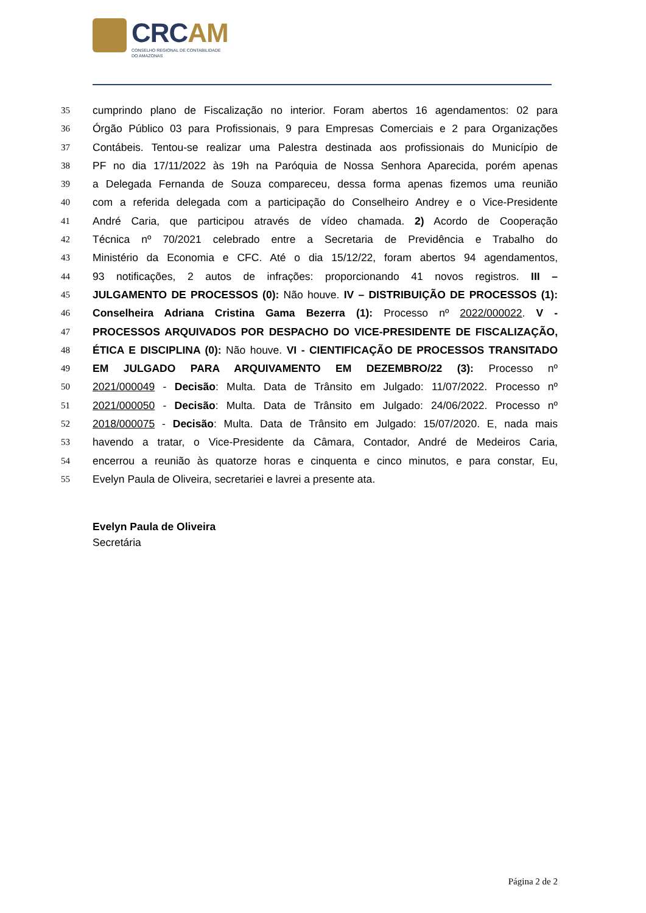CRCAM
CONSELHO REGIONAL DE CONTABILIDADE
DO AMAZONAS
35 cumprindo plano de Fiscalização no interior. Foram abertos 16 agendamentos: 02 para
36 Órgão Público 03 para Profissionais, 9 para Empresas Comerciais e 2 para Organizações
37 Contábeis. Tentou-se realizar uma Palestra destinada aos profissionais do Município de
38 PF no dia 17/11/2022 às 19h na Paróquia de Nossa Senhora Aparecida, porém apenas
39 a Delegada Fernanda de Souza compareceu, dessa forma apenas fizemos uma reunião
40 com a referida delegada com a participação do Conselheiro Andrey e o Vice-Presidente
41 André Caria, que participou através de vídeo chamada. 2) Acordo de Cooperação
42 Técnica nº 70/2021 celebrado entre a Secretaria de Previdência e Trabalho do
43 Ministério da Economia e CFC. Até o dia 15/12/22, foram abertos 94 agendamentos,
44 93 notificações, 2 autos de infrações: proporcionando 41 novos registros. III –
45 JULGAMENTO DE PROCESSOS (0): Não houve. IV – DISTRIBUIÇÃO DE PROCESSOS (1):
46 Conselheira Adriana Cristina Gama Bezerra (1): Processo nº 2022/000022. V -
47 PROCESSOS ARQUIVADOS POR DESPACHO DO VICE-PRESIDENTE DE FISCALIZAÇÃO,
48 ÉTICA E DISCIPLINA (0): Não houve. VI - CIENTIFICAÇÃO DE PROCESSOS TRANSITADO
49 EM JULGADO PARA ARQUIVAMENTO EM DEZEMBRO/22 (3): Processo nº
50 2021/000049 - Decisão: Multa. Data de Trânsito em Julgado: 11/07/2022. Processo nº
51 2021/000050 - Decisão: Multa. Data de Trânsito em Julgado: 24/06/2022. Processo nº
52 2018/000075 - Decisão: Multa. Data de Trânsito em Julgado: 15/07/2020. E, nada mais
53 havendo a tratar, o Vice-Presidente da Câmara, Contador, André de Medeiros Caria,
54 encerrou a reunião às quatorze horas e cinquenta e cinco minutos, e para constar, Eu,
55 Evelyn Paula de Oliveira, secretariei e lavrei a presente ata.
Evelyn Paula de Oliveira
Secretária
Página 2 de 2